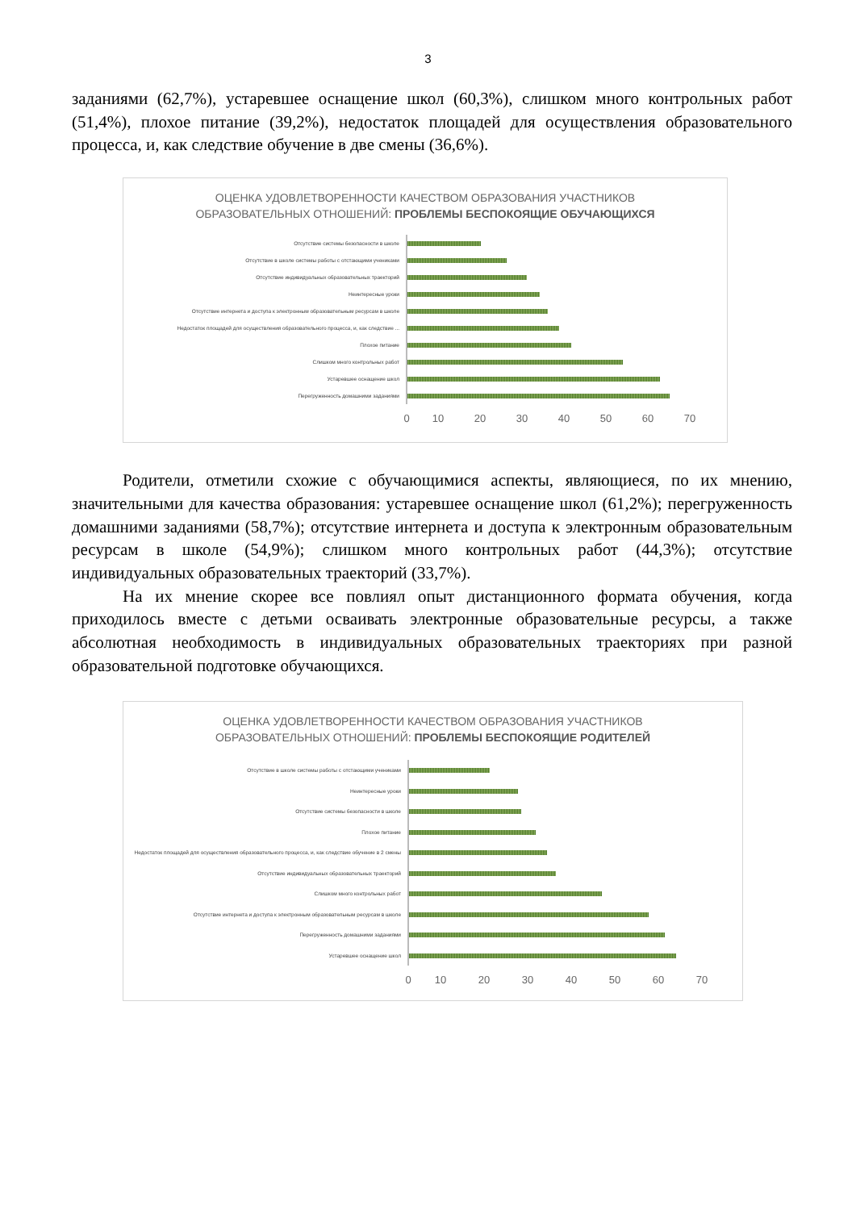3
заданиями (62,7%), устаревшее оснащение школ (60,3%), слишком много контрольных работ (51,4%), плохое питание (39,2%), недостаток площадей для осуществления образовательного процесса, и, как следствие обучение в две смены (36,6%).
ОЦЕНКА УДОВЛЕТВОРЕННОСТИ КАЧЕСТВОМ ОБРАЗОВАНИЯ УЧАСТНИКОВ
ОБРАЗОВАТЕЛЬНЫХ ОТНОШЕНИЙ: ПРОБЛЕМЫ БЕСПОКОЯЩИЕ ОБУЧАЮЩИХСЯ
Отсутствие системы безопасности в школе
Отсутствие в школе системы работы с отстающими учениками
Отсутствие индивидуальных образовательных траекторий
Неинтересные уроки
Отсутствие интернета и доступа к электронным образовательным ресурсам в школе
Недостаток площадей для осуществления образовательного процесса, и, как следствие ...
Плохое питание
Слишком много контрольных работ
Устаревшее оснащение школ
Перегруженность домашними заданиями
0 10 20 30 40 50 60 70
Родители, отметили схожие с обучающимися аспекты, являющиеся, по их мнению, значительными для качества образования: устаревшее оснащение школ (61,2%); перегруженность домашними заданиями (58,7%); отсутствие интернета и доступа к электронным образовательным ресурсам в школе (54,9%); слишком много контрольных работ (44,3%); отсутствие индивидуальных образовательных траекторий (33,7%).
На их мнение скорее все повлиял опыт дистанционного формата обучения, когда приходилось вместе с детьми осваивать электронные образовательные ресурсы, а также абсолютная необходимость в индивидуальных образовательных траекториях при разной образовательной подготовке обучающихся.
ОЦЕНКА УДОВЛЕТВОРЕННОСТИ КАЧЕСТВОМ ОБРАЗОВАНИЯ УЧАСТНИКОВ
ОБРАЗОВАТЕЛЬНЫХ ОТНОШЕНИЙ: ПРОБЛЕМЫ БЕСПОКОЯЩИЕ РОДИТЕЛЕЙ
Отсутствие в школе системы работы с отстающими учениками
Неинтересные уроки
Отсутствие системы безопасности в школе
Плохое питание
Недостаток площадей для осуществления образовательного процесса, и, как следствие обучение в 2 смены
Отсутствие индивидуальных образовательных траекторий
Слишком много контрольных работ
Отсутствие интернета и доступа к электронным образовательным ресурсам в школе
Перегруженность домашними заданиями
Устаревшее оснащение школ
0 10 20 30 40 50 60 70